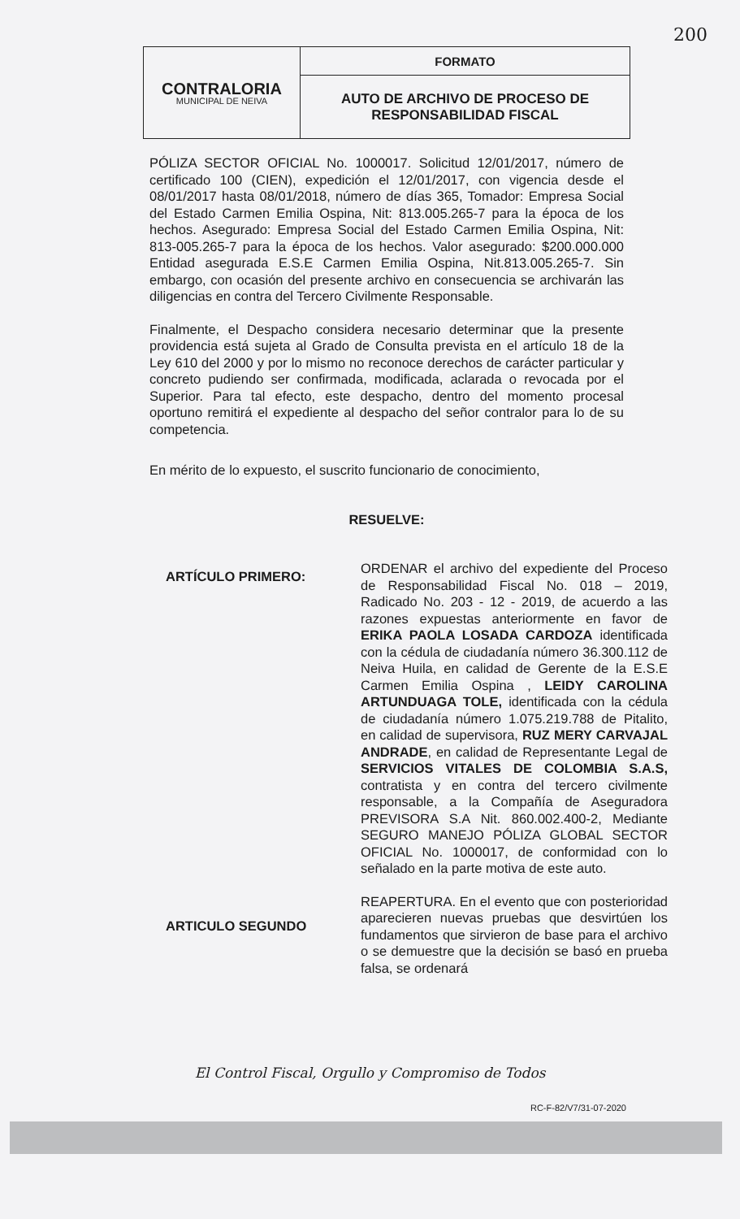200
| CONTRALORIA MUNICIPAL DE NEIVA | FORMATO |
| | AUTO DE ARCHIVO DE PROCESO DE RESPONSABILIDAD FISCAL |
PÓLIZA SECTOR OFICIAL No. 1000017. Solicitud 12/01/2017, número de certificado 100 (CIEN), expedición el 12/01/2017, con vigencia desde el 08/01/2017 hasta 08/01/2018, número de días 365, Tomador: Empresa Social del Estado Carmen Emilia Ospina, Nit: 813.005.265-7 para la época de los hechos. Asegurado: Empresa Social del Estado Carmen Emilia Ospina, Nit: 813-005.265-7 para la época de los hechos. Valor asegurado: $200.000.000 Entidad asegurada E.S.E Carmen Emilia Ospina, Nit.813.005.265-7. Sin embargo, con ocasión del presente archivo en consecuencia se archivarán las diligencias en contra del Tercero Civilmente Responsable.
Finalmente, el Despacho considera necesario determinar que la presente providencia está sujeta al Grado de Consulta prevista en el artículo 18 de la Ley 610 del 2000 y por lo mismo no reconoce derechos de carácter particular y concreto pudiendo ser confirmada, modificada, aclarada o revocada por el Superior. Para tal efecto, este despacho, dentro del momento procesal oportuno remitirá el expediente al despacho del señor contralor para lo de su competencia.
En mérito de lo expuesto, el suscrito funcionario de conocimiento,
RESUELVE:
ARTÍCULO PRIMERO:
ORDENAR el archivo del expediente del Proceso de Responsabilidad Fiscal No. 018 – 2019, Radicado No. 203 - 12 - 2019, de acuerdo a las razones expuestas anteriormente en favor de ERIKA PAOLA LOSADA CARDOZA identificada con la cédula de ciudadanía número 36.300.112 de Neiva Huila, en calidad de Gerente de la E.S.E Carmen Emilia Ospina , LEIDY CAROLINA ARTUNDUAGA TOLE, identificada con la cédula de ciudadanía número 1.075.219.788 de Pitalito, en calidad de supervisora, RUZ MERY CARVAJAL ANDRADE, en calidad de Representante Legal de SERVICIOS VITALES DE COLOMBIA S.A.S, contratista y en contra del tercero civilmente responsable, a la Compañía de Aseguradora PREVISORA S.A Nit. 860.002.400-2, Mediante SEGURO MANEJO PÓLIZA GLOBAL SECTOR OFICIAL No. 1000017, de conformidad con lo señalado en la parte motiva de este auto.
ARTICULO SEGUNDO
REAPERTURA. En el evento que con posterioridad aparecieren nuevas pruebas que desvirtúen los fundamentos que sirvieron de base para el archivo o se demuestre que la decisión se basó en prueba falsa, se ordenará
El Control Fiscal, Orgullo y Compromiso de Todos
RC-F-82/V7/31-07-2020